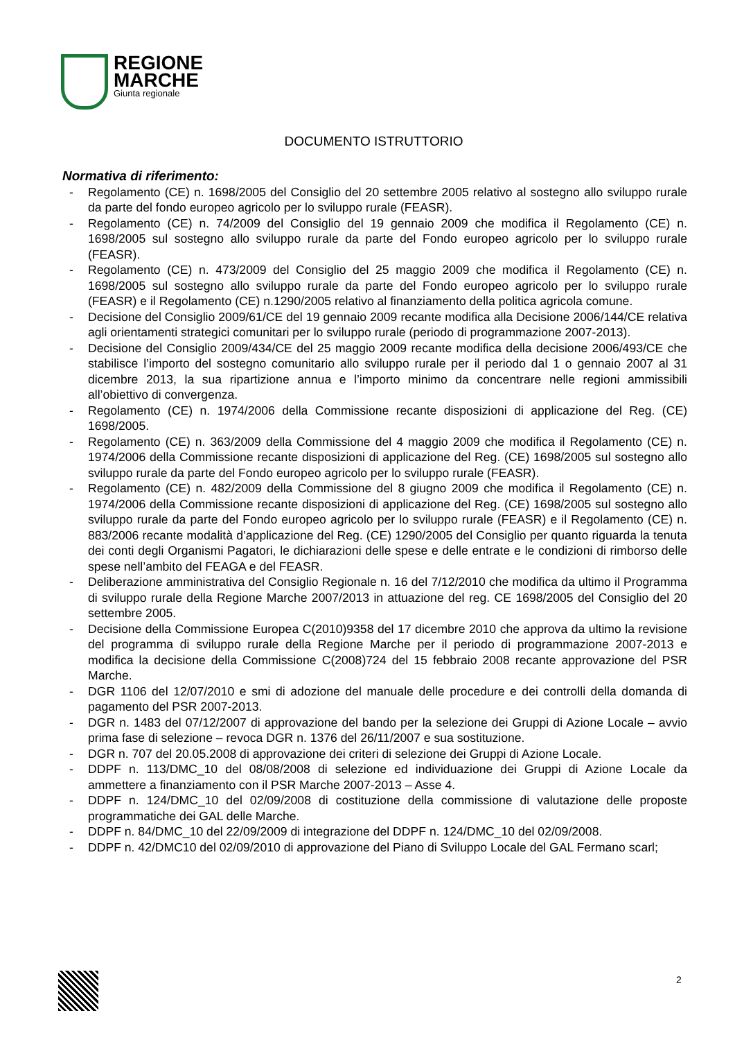REGIONE
MARCHE
Giunta regionale
DOCUMENTO ISTRUTTORIO
Normativa di riferimento:
- Regolamento (CE) n. 1698/2005 del Consiglio del 20 settembre 2005 relativo al sostegno allo sviluppo rurale da parte del fondo europeo agricolo per lo sviluppo rurale (FEASR).
- Regolamento (CE) n. 74/2009 del Consiglio del 19 gennaio 2009 che modifica il Regolamento (CE) n. 1698/2005 sul sostegno allo sviluppo rurale da parte del Fondo europeo agricolo per lo sviluppo rurale (FEASR).
- Regolamento (CE) n. 473/2009 del Consiglio del 25 maggio 2009 che modifica il Regolamento (CE) n. 1698/2005 sul sostegno allo sviluppo rurale da parte del Fondo europeo agricolo per lo sviluppo rurale (FEASR) e il Regolamento (CE) n.1290/2005 relativo al finanziamento della politica agricola comune.
- Decisione del Consiglio 2009/61/CE del 19 gennaio 2009 recante modifica alla Decisione 2006/144/CE relativa agli orientamenti strategici comunitari per lo sviluppo rurale (periodo di programmazione 2007-2013).
- Decisione del Consiglio 2009/434/CE del 25 maggio 2009 recante modifica della decisione 2006/493/CE che stabilisce l’importo del sostegno comunitario allo sviluppo rurale per il periodo dal 1 o gennaio 2007 al 31 dicembre 2013, la sua ripartizione annua e l’importo minimo da concentrare nelle regioni ammissibili all’obiettivo di convergenza.
- Regolamento (CE) n. 1974/2006 della Commissione recante disposizioni di applicazione del Reg. (CE) 1698/2005.
- Regolamento (CE) n. 363/2009 della Commissione del 4 maggio 2009 che modifica il Regolamento (CE) n. 1974/2006 della Commissione recante disposizioni di applicazione del Reg. (CE) 1698/2005 sul sostegno allo sviluppo rurale da parte del Fondo europeo agricolo per lo sviluppo rurale (FEASR).
- Regolamento (CE) n. 482/2009 della Commissione del 8 giugno 2009 che modifica il Regolamento (CE) n. 1974/2006 della Commissione recante disposizioni di applicazione del Reg. (CE) 1698/2005 sul sostegno allo sviluppo rurale da parte del Fondo europeo agricolo per lo sviluppo rurale (FEASR) e il Regolamento (CE) n. 883/2006 recante modalità d’applicazione del Reg. (CE) 1290/2005 del Consiglio per quanto riguarda la tenuta dei conti degli Organismi Pagatori, le dichiarazioni delle spese e delle entrate e le condizioni di rimborso delle spese nell’ambito del FEAGA e del FEASR.
- Deliberazione amministrativa del Consiglio Regionale n. 16 del 7/12/2010 che modifica da ultimo il Programma di sviluppo rurale della Regione Marche 2007/2013 in attuazione del reg. CE 1698/2005 del Consiglio del 20 settembre 2005.
- Decisione della Commissione Europea C(2010)9358 del 17 dicembre 2010 che approva da ultimo la revisione del programma di sviluppo rurale della Regione Marche per il periodo di programmazione 2007-2013 e modifica la decisione della Commissione C(2008)724 del 15 febbraio 2008 recante approvazione del PSR Marche.
- DGR 1106 del 12/07/2010 e smi di adozione del manuale delle procedure e dei controlli della domanda di pagamento del PSR 2007-2013.
- DGR n. 1483 del 07/12/2007 di approvazione del bando per la selezione dei Gruppi di Azione Locale – avvio prima fase di selezione – revoca DGR n. 1376 del 26/11/2007 e sua sostituzione.
- DGR n. 707 del 20.05.2008 di approvazione dei criteri di selezione dei Gruppi di Azione Locale.
- DDPF n. 113/DMC_10 del 08/08/2008 di selezione ed individuazione dei Gruppi di Azione Locale da ammettere a finanziamento con il PSR Marche 2007-2013 – Asse 4.
- DDPF n. 124/DMC_10 del 02/09/2008 di costituzione della commissione di valutazione delle proposte programmatiche dei GAL delle Marche.
- DDPF n. 84/DMC_10 del 22/09/2009 di integrazione del DDPF n. 124/DMC_10 del 02/09/2008.
- DDPF n. 42/DMC10 del 02/09/2010 di approvazione del Piano di Sviluppo Locale del GAL Fermano scarl;
2